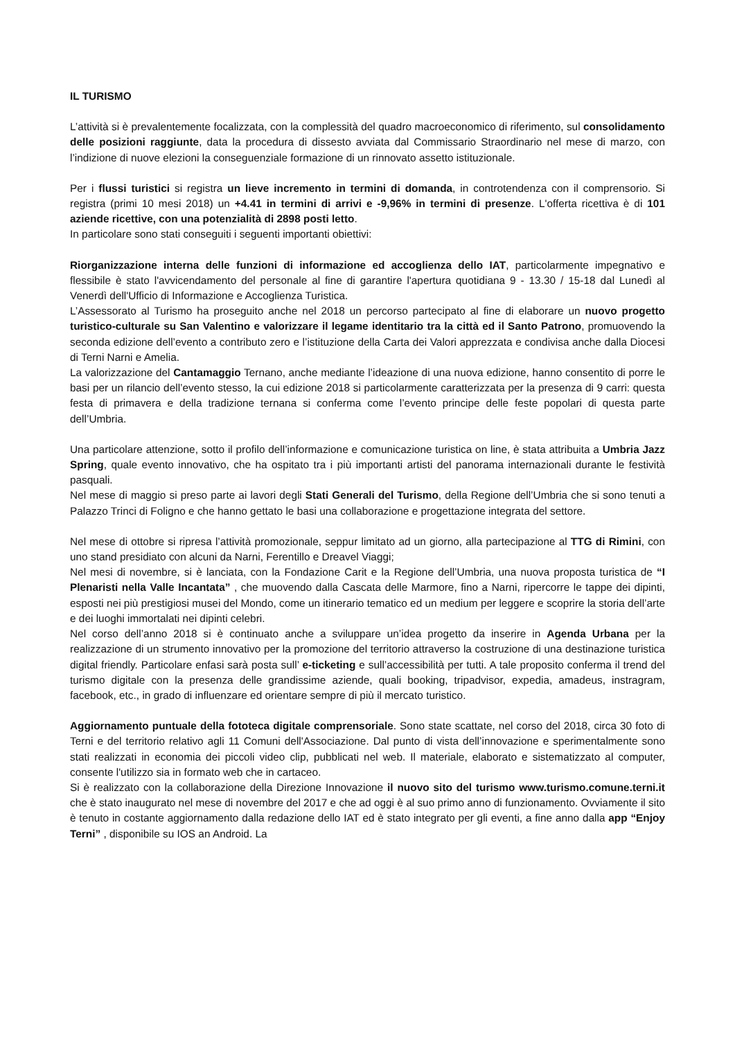IL TURISMO
L’attività si è prevalentemente focalizzata, con la complessità del quadro macroeconomico di riferimento, sul consolidamento delle posizioni raggiunte, data la procedura di dissesto avviata dal Commissario Straordinario nel mese di marzo, con l’indizione di nuove elezioni la conseguenziale formazione di un rinnovato assetto istituzionale.
Per i flussi turistici si registra un lieve incremento in termini di domanda, in controtendenza con il comprensorio. Si registra (primi 10 mesi 2018) un +4.41 in termini di arrivi e -9,96% in termini di presenze. L'offerta ricettiva è di 101 aziende ricettive, con una potenzialità di 2898 posti letto.
In particolare sono stati conseguiti i seguenti importanti obiettivi:
Riorganizzazione interna delle funzioni di informazione ed accoglienza dello IAT, particolarmente impegnativo e flessibile è stato l'avvicendamento del personale al fine di garantire l'apertura quotidiana 9 - 13.30 / 15-18 dal Lunedì al Venerdì dell'Ufficio di Informazione e Accoglienza Turistica.
L’Assessorato al Turismo ha proseguito anche nel 2018 un percorso partecipato al fine di elaborare un nuovo progetto turistico-culturale su San Valentino e valorizzare il legame identitario tra la città ed il Santo Patrono, promuovendo la seconda edizione dell’evento a contributo zero e l’istituzione della Carta dei Valori apprezzata e condivisa anche dalla Diocesi di Terni Narni e Amelia.
La valorizzazione del Cantamaggio Ternano, anche mediante l’ideazione di una nuova edizione, hanno consentito di porre le basi per un rilancio dell’evento stesso, la cui edizione 2018 si particolarmente caratterizzata per la presenza di 9 carri: questa festa di primavera e della tradizione ternana si conferma come l’evento principe delle feste popolari di questa parte dell’Umbria.
Una particolare attenzione, sotto il profilo dell’informazione e comunicazione turistica on line, è stata attribuita a Umbria Jazz Spring, quale evento innovativo, che ha ospitato tra i più importanti artisti del panorama internazionali durante le festività pasquali.
Nel mese di maggio si preso parte ai lavori degli Stati Generali del Turismo, della Regione dell’Umbria che si sono tenuti a Palazzo Trinci di Foligno e che hanno gettato le basi una collaborazione e progettazione integrata del settore.
Nel mese di ottobre si ripresa l’attività promozionale, seppur limitato ad un giorno, alla partecipazione al TTG di Rimini, con uno stand presidiato con alcuni da Narni, Ferentillo e Dreavel Viaggi;
Nel mesi di novembre, si è lanciata, con la Fondazione Carit e la Regione dell’Umbria, una nuova proposta turistica de “I Plenaristi nella Valle Incantata” , che muovendo dalla Cascata delle Marmore, fino a Narni, ripercorre le tappe dei dipinti, esposti nei più prestigiosi musei del Mondo, come un itinerario tematico ed un medium per leggere e scoprire la storia dell’arte e dei luoghi immortalati nei dipinti celebri.
Nel corso dell’anno 2018 si è continuato anche a sviluppare un’idea progetto da inserire in Agenda Urbana per la realizzazione di un strumento innovativo per la promozione del territorio attraverso la costruzione di una destinazione turistica digital friendly. Particolare enfasi sarà posta sull’ e-ticketing e sull’accessibilità per tutti. A tale proposito conferma il trend del turismo digitale con la presenza delle grandissime aziende, quali booking, tripadvisor, expedia, amadeus, instragram, facebook, etc., in grado di influenzare ed orientare sempre di più il mercato turistico.
Aggiornamento puntuale della fototeca digitale comprensoriale. Sono state scattate, nel corso del 2018, circa 30 foto di Terni e del territorio relativo agli 11 Comuni dell'Associazione. Dal punto di vista dell’innovazione e sperimentalmente sono stati realizzati in economia dei piccoli video clip, pubblicati nel web. Il materiale, elaborato e sistematizzato al computer, consente l'utilizzo sia in formato web che in cartaceo.
Si è realizzato con la collaborazione della Direzione Innovazione il nuovo sito del turismo www.turismo.comune.terni.it che è stato inaugurato nel mese di novembre del 2017 e che ad oggi è al suo primo anno di funzionamento. Ovviamente il sito è tenuto in costante aggiornamento dalla redazione dello IAT ed è stato integrato per gli eventi, a fine anno dalla app “Enjoy Terni” , disponibile su IOS an Android. La